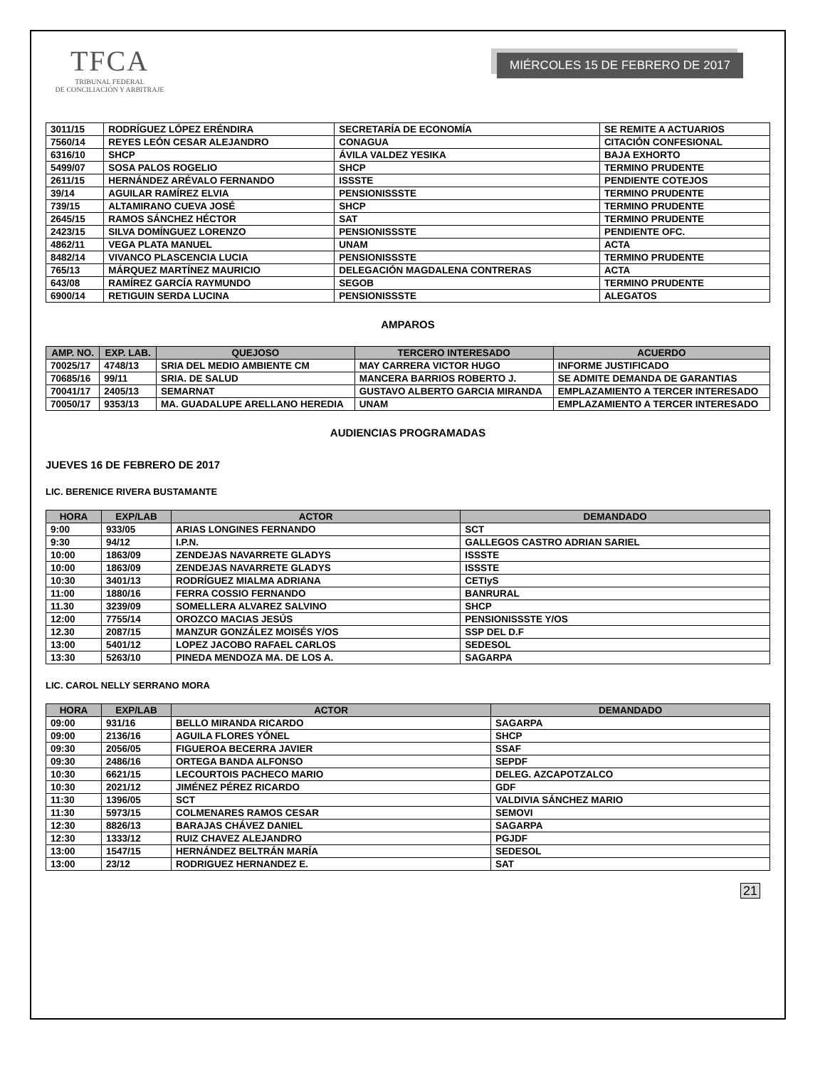TFCA
TRIBUNAL FEDERAL
DE CONCILIACIÓN Y ARBITRAJE
MIÉRCOLES 15 DE FEBRERO DE 2017
| 3011/15 | RODRÍGUEZ LÓPEZ ERÉNDIRA | SECRETARÍA DE ECONOMÍA | SE REMITE A ACTUARIOS |
| 7560/14 | REYES LEÓN CESAR ALEJANDRO | CONAGUA | CITACIÓN CONFESIONAL |
| 6316/10 | SHCP | ÁVILA VALDEZ YESIKA | BAJA EXHORTO |
| 5499/07 | SOSA PALOS ROGELIO | SHCP | TERMINO PRUDENTE |
| 2611/15 | HERNÁNDEZ ARÉVALO FERNANDO | ISSSTE | PENDIENTE COTEJOS |
| 39/14 | AGUILAR RAMÍREZ ELVIA | PENSIONISSSTE | TERMINO PRUDENTE |
| 739/15 | ALTAMIRANO CUEVA JOSÉ | SHCP | TERMINO PRUDENTE |
| 2645/15 | RAMOS SÁNCHEZ HÉCTOR | SAT | TERMINO PRUDENTE |
| 2423/15 | SILVA DOMÍNGUEZ LORENZO | PENSIONISSSTE | PENDIENTE OFC. |
| 4862/11 | VEGA PLATA MANUEL | UNAM | ACTA |
| 8482/14 | VIVANCO PLASCENCIA LUCIA | PENSIONISSSTE | TERMINO PRUDENTE |
| 765/13 | MÁRQUEZ MARTÍNEZ MAURICIO | DELEGACIÓN MAGDALENA CONTRERAS | ACTA |
| 643/08 | RAMÍREZ GARCÍA RAYMUNDO | SEGOB | TERMINO PRUDENTE |
| 6900/14 | RETIGUIN SERDA LUCINA | PENSIONISSSTE | ALEGATOS |
AMPAROS
| AMP. NO. | EXP. LAB. | QUEJOSO | TERCERO INTERESADO | ACUERDO |
| --- | --- | --- | --- | --- |
| 70025/17 | 4748/13 | SRIA DEL MEDIO AMBIENTE CM | MAY CARRERA VICTOR HUGO | INFORME JUSTIFICADO |
| 70685/16 | 99/11 | SRIA. DE SALUD | MANCERA BARRIOS ROBERTO J. | SE ADMITE DEMANDA DE GARANTIAS |
| 70041/17 | 2405/13 | SEMARNAT | GUSTAVO ALBERTO GARCIA MIRANDA | EMPLAZAMIENTO A TERCER INTERESADO |
| 70050/17 | 9353/13 | MA. GUADALUPE ARELLANO HEREDIA | UNAM | EMPLAZAMIENTO A TERCER INTERESADO |
AUDIENCIAS PROGRAMADAS
JUEVES 16 DE FEBRERO DE 2017
LIC. BERENICE RIVERA BUSTAMANTE
| HORA | EXP/LAB | ACTOR | DEMANDADO |
| --- | --- | --- | --- |
| 9:00 | 933/05 | ARIAS LONGINES FERNANDO | SCT |
| 9:30 | 94/12 | I.P.N. | GALLEGOS CASTRO ADRIAN SARIEL |
| 10:00 | 1863/09 | ZENDEJAS NAVARRETE GLADYS | ISSSTE |
| 10:00 | 1863/09 | ZENDEJAS NAVARRETE GLADYS | ISSSTE |
| 10:30 | 3401/13 | RODRÍGUEZ MIALMA ADRIANA | CETIyS |
| 11:00 | 1880/16 | FERRA COSSIO FERNANDO | BANRURAL |
| 11.30 | 3239/09 | SOMELLERA ALVAREZ SALVINO | SHCP |
| 12:00 | 7755/14 | OROZCO MACIAS JESÚS | PENSIONISSSTE Y/OS |
| 12.30 | 2087/15 | MANZUR GONZÁLEZ MOISÉS Y/OS | SSP DEL D.F |
| 13:00 | 5401/12 | LOPEZ JACOBO RAFAEL CARLOS | SEDESOL |
| 13:30 | 5263/10 | PINEDA MENDOZA MA. DE LOS A. | SAGARPA |
LIC. CAROL NELLY SERRANO MORA
| HORA | EXP/LAB | ACTOR | DEMANDADO |
| --- | --- | --- | --- |
| 09:00 | 931/16 | BELLO MIRANDA RICARDO | SAGARPA |
| 09:00 | 2136/16 | AGUILA FLORES YÓNEL | SHCP |
| 09:30 | 2056/05 | FIGUEROA BECERRA JAVIER | SSAF |
| 09:30 | 2486/16 | ORTEGA BANDA ALFONSO | SEPDF |
| 10:30 | 6621/15 | LECOURTOIS PACHECO MARIO | DELEG. AZCAPOTZALCO |
| 10:30 | 2021/12 | JIMÉNEZ PÉREZ RICARDO | GDF |
| 11:30 | 1396/05 | SCT | VALDIVIA SÁNCHEZ MARIO |
| 11:30 | 5973/15 | COLMENARES RAMOS CESAR | SEMOVI |
| 12:30 | 8826/13 | BARAJAS CHÁVEZ DANIEL | SAGARPA |
| 12:30 | 1333/12 | RUIZ CHAVEZ ALEJANDRO | PGJDF |
| 13:00 | 1547/15 | HERNÁNDEZ BELTRÁN MARÍA | SEDESOL |
| 13:00 | 23/12 | RODRIGUEZ HERNANDEZ E. | SAT |
21